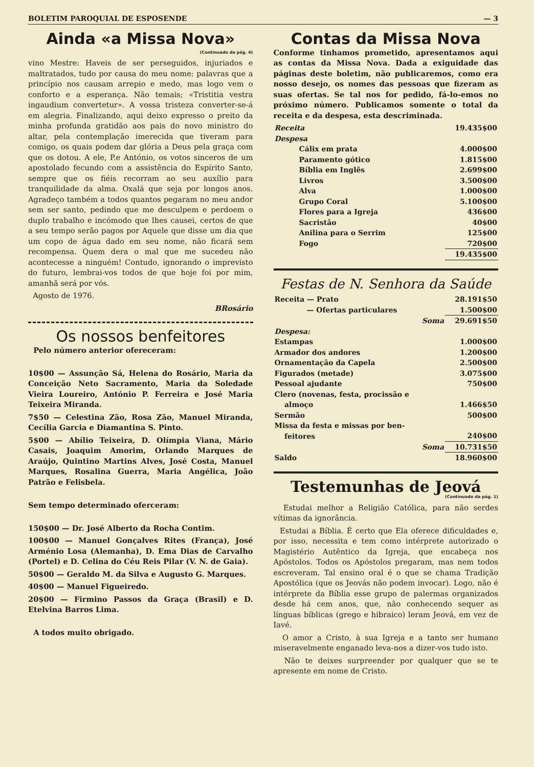BOLETIM PAROQUIAL DE ESPOSENDE — 3
Ainda «a Missa Nova»
(Continuado da pág. 4)
vino Mestre: Haveis de ser perseguidos, injuriados e maltratados, tudo por causa do meu nome: palavras que a princípio nos causam arrepio e medo, mas logo vem o conforto e a esperança. Não temais; «Tristitia vestra ingaudium convertetur». A vossa tristeza converter-se-á em alegria. Finalizando, aqui deixo expresso o preito da minha profunda gratidão aos pais do novo ministro do altar, pela contemplação imerecida que tiveram para comigo, os quais podem dar glória a Deus pela graça com que os dotou. A ele, P.e António, os votos sinceros de um apostolado fecundo com a assistência do Espírito Santo, sempre que os fiéis recorram ao seu auxílio para tranquilidade da alma. Oxalá que seja por longos anos. Agradeço também a todos quantos pegaram no meu andor sem ser santo, pedindo que me desculpem e perdoem o duplo trabalho e incómodo que lhes causei, certos de que a seu tempo serão pagos por Aquele que disse um dia que um copo de água dado em seu nome, não ficará sem recompensa. Quem dera o mal que me sucedeu não acontecesse a ninguém! Contudo, ignorando o imprevisto do futuro, lembrai-vos todos de que hoje foi por mim, amanhã será por vós.
Agosto de 1976.
BRosário
Os nossos benfeitores
Pelo número anterior ofereceram:
10$00 — Assunção Sá, Helena do Rosário, Maria da Conceição Neto Sacramento, Maria da Soledade Vieira Loureiro, António P. Ferreira e José Maria Teixeira Miranda.
7$50 — Celestina Zão, Rosa Zão, Manuel Miranda, Cecília Garcia e Diamantina S. Pinto.
5$00 — Abílio Teixeira, D. Olímpia Viana, Mário Casais, Joaquim Amorim, Orlando Marques de Araújo, Quintino Martins Alves, José Costa, Manuel Marques, Rosalina Guerra, Maria Angélica, João Patrão e Felisbela.
Sem tempo determinado oferceram:
150$00 — Dr. José Alberto da Rocha Contim.
100$00 — Manuel Gonçalves Rites (França), José Arménio Losa (Alemanha), D. Ema Dias de Carvalho (Portel) e D. Celina do Céu Reis Pilar (V. N. de Gaia).
50$00 — Geraldo M. da Silva e Augusto G. Marques.
40$00 — Manuel Figueiredo.
20$00 — Firmino Passos da Graça (Brasil) e D. Etelvina Barros Lima.
A todos muito obrigado.
Contas da Missa Nova
Conforme tinhamos prometido, apresentamos aqui as contas da Missa Nova. Dada a exiguidade das páginas deste boletim, não publicaremos, como era nosso desejo, os nomes das pessoas que fizeram as suas ofertas. Se tal nos for pedido, fá-lo-emos no próximo número. Publicamos somente o total da receita e da despesa, esta descriminada.
| Receita | 19.435$00 |
| Despesa | |
| Cálix em prata | 4.000$00 |
| Paramento gótico | 1.815$00 |
| Bíblia em Inglês | 2.699$00 |
| Livros | 3.500$00 |
| Alva | 1.000$00 |
| Grupo Coral | 5.100$00 |
| Flores para a Igreja | 436$00 |
| Sacristão | 40$00 |
| Anilina para o Serrim | 125$00 |
| Fogo | 720$00 |
| | 19.435$00 |
Festas de N. Senhora da Saúde
| Receita — Prato | 28.191$50 |
| — Ofertas particulares | 1.500$00 |
| Soma | 29.691$50 |
| Despesa: | |
| Estampas | 1.000$00 |
| Armador dos andores | 1.200$00 |
| Ornamentação da Capela | 2.500$00 |
| Figurados (metade) | 3.075$00 |
| Pessoal ajudante | 750$00 |
| Clero (novenas, festa, procissão e almoço | 1.466$50 |
| Sermão | 500$00 |
| Missa da festa e missas por ben- feitores | 240$00 |
| Soma | 10.731$50 |
| Saldo | 18.960$00 |
Testemunhas de Jeová
(Continuado da pág. 1)
Estudai melhor a Religião Católica, para não serdes vítimas da ignorância.
Estudai a Bíblia. É certo que Ela oferece dificuldades e, por isso, necessita e tem como intérprete autorizado o Magistério Autêntico da Igreja, que encabeça nos Apóstolos. Todos os Apóstolos pregaram, mas nem todos escreveram. Tal ensino oral é o que se chama Tradição Apostólica (que os Jeovás não podem invocar). Logo, não é intérprete da Bíblia esse grupo de palermas organizados desde há cem anos, que, não conhecendo sequer as línguas bíblicas (grego e hibraico) leram Jeová, em vez de Iavé.
O amor a Cristo, à sua Igreja e a tanto ser humano miseravelmente enganado leva-nos a dizer-vos tudo isto.
Não te deixes surpreender por qualquer que se te apresente em nome de Cristo.